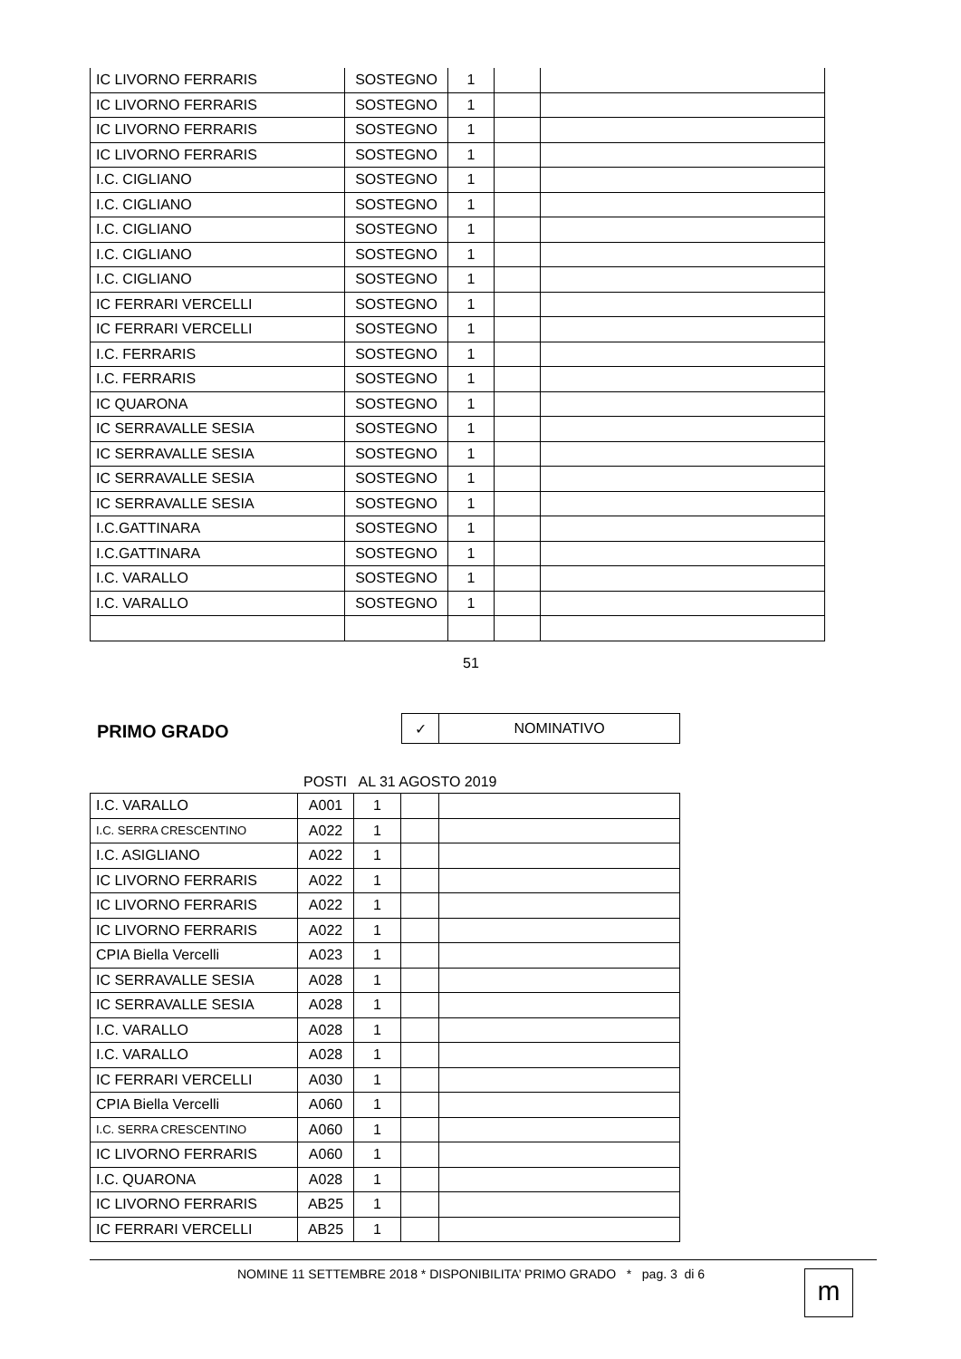| IC LIVORNO FERRARIS | SOSTEGNO | 1 | | |
| IC LIVORNO FERRARIS | SOSTEGNO | 1 | | |
| IC LIVORNO FERRARIS | SOSTEGNO | 1 | | |
| IC LIVORNO FERRARIS | SOSTEGNO | 1 | | |
| I.C. CIGLIANO | SOSTEGNO | 1 | | |
| I.C. CIGLIANO | SOSTEGNO | 1 | | |
| I.C. CIGLIANO | SOSTEGNO | 1 | | |
| I.C. CIGLIANO | SOSTEGNO | 1 | | |
| I.C. CIGLIANO | SOSTEGNO | 1 | | |
| IC FERRARI VERCELLI | SOSTEGNO | 1 | | |
| IC FERRARI VERCELLI | SOSTEGNO | 1 | | |
| I.C. FERRARIS | SOSTEGNO | 1 | | |
| I.C. FERRARIS | SOSTEGNO | 1 | | |
| IC QUARONA | SOSTEGNO | 1 | | |
| IC SERRAVALLE SESIA | SOSTEGNO | 1 | | |
| IC SERRAVALLE SESIA | SOSTEGNO | 1 | | |
| IC SERRAVALLE SESIA | SOSTEGNO | 1 | | |
| IC SERRAVALLE SESIA | SOSTEGNO | 1 | | |
| I.C.GATTINARA | SOSTEGNO | 1 | | |
| I.C.GATTINARA | SOSTEGNO | 1 | | |
| I.C. VARALLO | SOSTEGNO | 1 | | |
| I.C. VARALLO | SOSTEGNO | 1 | | |
51
PRIMO GRADO
| ✓ | NOMINATIVO |
POSTI AL 31 AGOSTO 2019
| I.C. VARALLO | A001 | 1 | | |
| I.C. SERRA CRESCENTINO | A022 | 1 | | |
| I.C. ASIGLIANO | A022 | 1 | | |
| IC LIVORNO FERRARIS | A022 | 1 | | |
| IC LIVORNO FERRARIS | A022 | 1 | | |
| IC LIVORNO FERRARIS | A022 | 1 | | |
| CPIA Biella Vercelli | A023 | 1 | | |
| IC SERRAVALLE SESIA | A028 | 1 | | |
| IC SERRAVALLE SESIA | A028 | 1 | | |
| I.C. VARALLO | A028 | 1 | | |
| I.C. VARALLO | A028 | 1 | | |
| IC FERRARI VERCELLI | A030 | 1 | | |
| CPIA Biella Vercelli | A060 | 1 | | |
| I.C. SERRA CRESCENTINO | A060 | 1 | | |
| IC LIVORNO FERRARIS | A060 | 1 | | |
| I.C. QUARONA | A028 | 1 | | |
| IC LIVORNO FERRARIS | AB25 | 1 | | |
| IC FERRARI VERCELLI | AB25 | 1 | | |
NOMINE 11 SETTEMBRE 2018 * DISPONIBILITA’ PRIMO GRADO * pag. 3 di 6
m